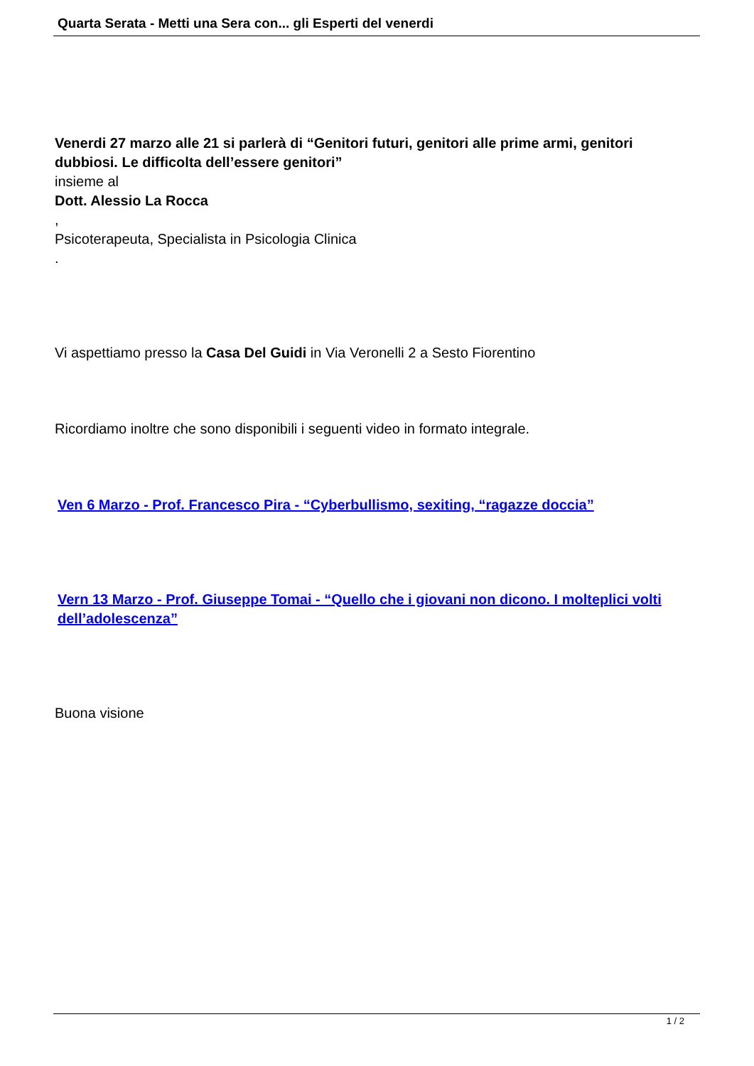Quarta Serata - Metti una Sera con... gli Esperti del venerdi
Venerdi 27 marzo alle 21 si parlerà di “Genitori futuri, genitori alle prime armi, genitori dubbiosi. Le difficolta dell’essere genitori”
insieme al
Dott. Alessio La Rocca
,
Psicoterapeuta, Specialista in Psicologia Clinica
.
Vi aspettiamo presso la Casa Del Guidi in Via Veronelli 2 a Sesto Fiorentino
Ricordiamo inoltre che sono disponibili i seguenti video in formato integrale.
Ven 6 Marzo - Prof. Francesco Pira - “Cyberbullismo, sexiting, “ragazze doccia”
Vern 13 Marzo - Prof. Giuseppe Tomai - “Quello che i giovani non dicono. I molteplici volti dell’adolescenza”
Buona visione
1 / 2